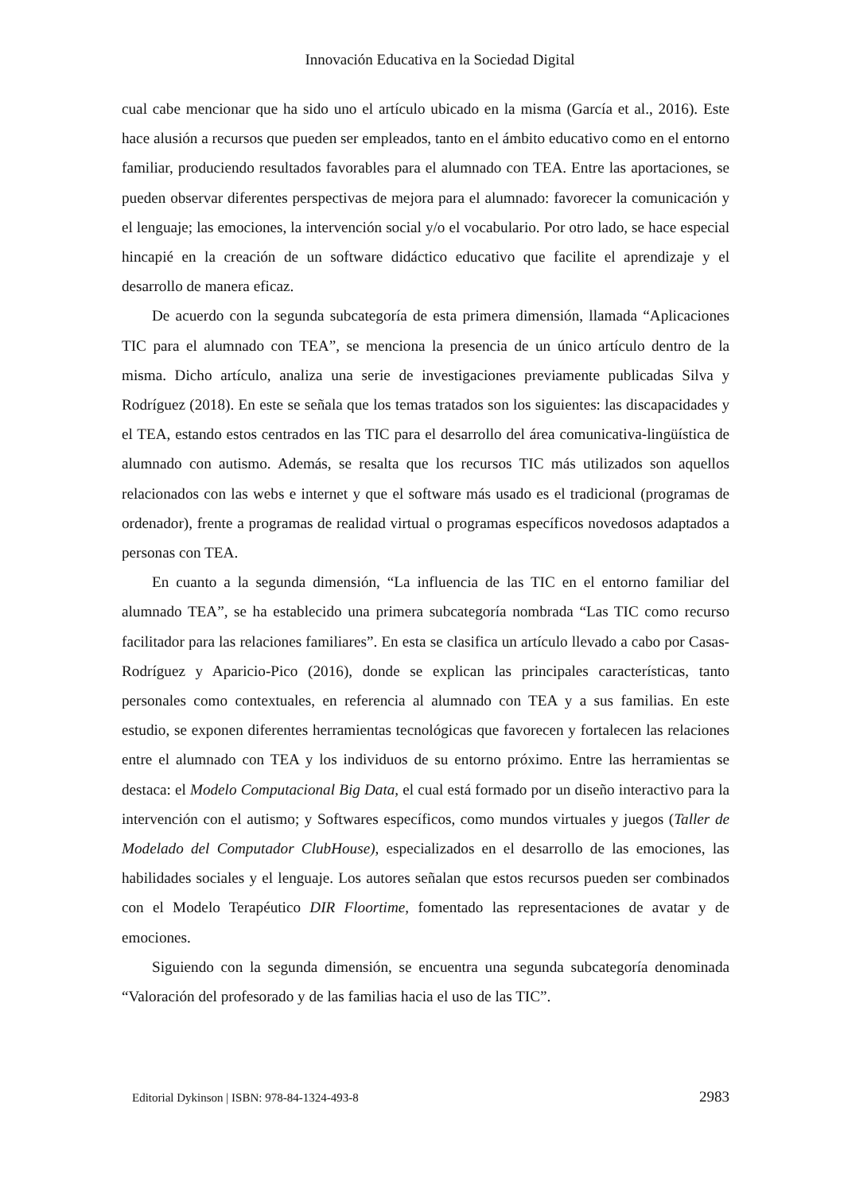Innovación Educativa en la Sociedad Digital
cual cabe mencionar que ha sido uno el artículo ubicado en la misma (García et al., 2016). Este hace alusión a recursos que pueden ser empleados, tanto en el ámbito educativo como en el entorno familiar, produciendo resultados favorables para el alumnado con TEA. Entre las aportaciones, se pueden observar diferentes perspectivas de mejora para el alumnado: favorecer la comunicación y el lenguaje; las emociones, la intervención social y/o el vocabulario. Por otro lado, se hace especial hincapié en la creación de un software didáctico educativo que facilite el aprendizaje y el desarrollo de manera eficaz.
De acuerdo con la segunda subcategoría de esta primera dimensión, llamada “Aplicaciones TIC para el alumnado con TEA”, se menciona la presencia de un único artículo dentro de la misma. Dicho artículo, analiza una serie de investigaciones previamente publicadas Silva y Rodríguez (2018). En este se señala que los temas tratados son los siguientes: las discapacidades y el TEA, estando estos centrados en las TIC para el desarrollo del área comunicativa-lingüística de alumnado con autismo. Además, se resalta que los recursos TIC más utilizados son aquellos relacionados con las webs e internet y que el software más usado es el tradicional (programas de ordenador), frente a programas de realidad virtual o programas específicos novedosos adaptados a personas con TEA.
En cuanto a la segunda dimensión, “La influencia de las TIC en el entorno familiar del alumnado TEA”, se ha establecido una primera subcategoría nombrada “Las TIC como recurso facilitador para las relaciones familiares”. En esta se clasifica un artículo llevado a cabo por Casas-Rodríguez y Aparicio-Pico (2016), donde se explican las principales características, tanto personales como contextuales, en referencia al alumnado con TEA y a sus familias. En este estudio, se exponen diferentes herramientas tecnológicas que favorecen y fortalecen las relaciones entre el alumnado con TEA y los individuos de su entorno próximo. Entre las herramientas se destaca: el Modelo Computacional Big Data, el cual está formado por un diseño interactivo para la intervención con el autismo; y Softwares específicos, como mundos virtuales y juegos (Taller de Modelado del Computador ClubHouse), especializados en el desarrollo de las emociones, las habilidades sociales y el lenguaje. Los autores señalan que estos recursos pueden ser combinados con el Modelo Terapéutico DIR Floortime, fomentado las representaciones de avatar y de emociones.
Siguiendo con la segunda dimensión, se encuentra una segunda subcategoría denominada “Valoración del profesorado y de las familias hacia el uso de las TIC”.
Editorial Dykinson | ISBN: 978-84-1324-493-8 2983